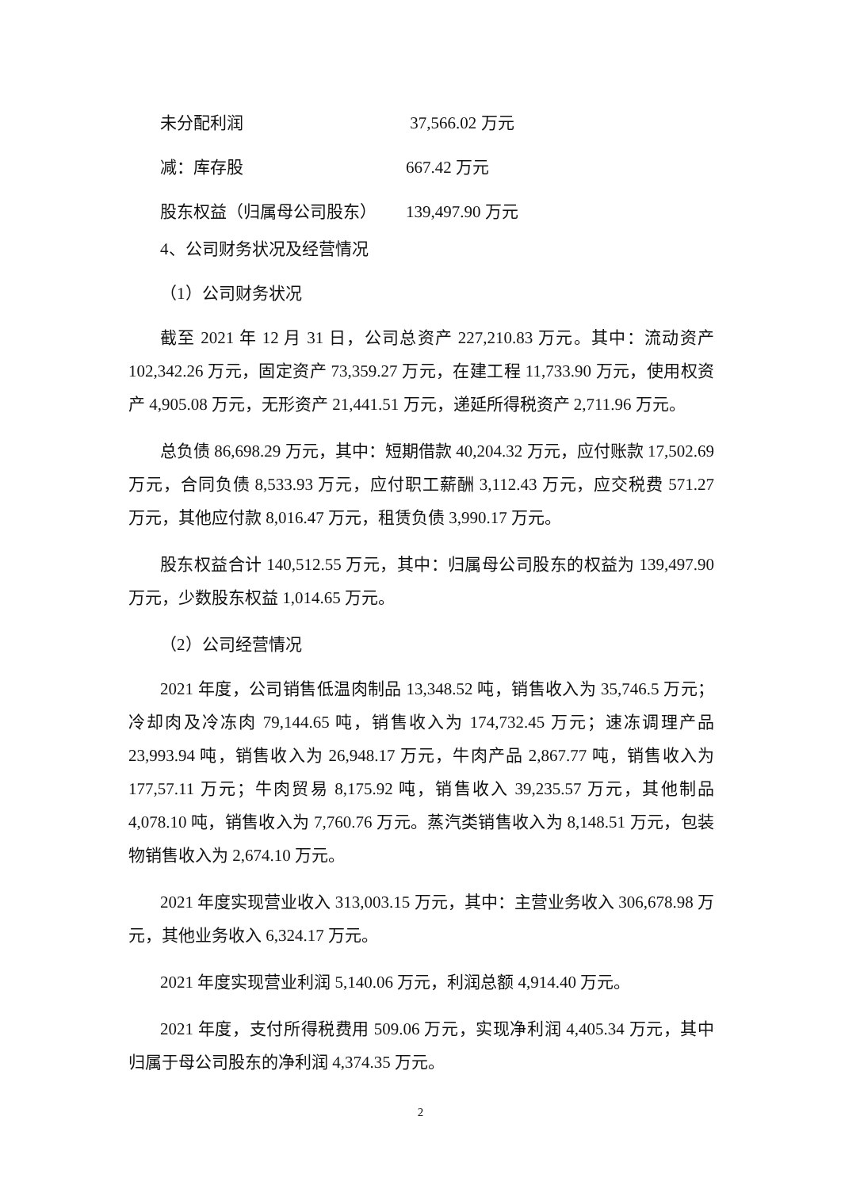未分配利润 37,566.02 万元
减：库存股 667.42 万元
股东权益（归属母公司股东） 139,497.90 万元
4、公司财务状况及经营情况
（1）公司财务状况
截至 2021 年 12 月 31 日，公司总资产 227,210.83 万元。其中：流动资产 102,342.26 万元，固定资产 73,359.27 万元，在建工程 11,733.90 万元，使用权资产 4,905.08 万元，无形资产 21,441.51 万元，递延所得税资产 2,711.96 万元。
总负债 86,698.29 万元，其中：短期借款 40,204.32 万元，应付账款 17,502.69 万元，合同负债 8,533.93 万元，应付职工薪酬 3,112.43 万元，应交税费 571.27 万元，其他应付款 8,016.47 万元，租赁负债 3,990.17 万元。
股东权益合计 140,512.55 万元，其中：归属母公司股东的权益为 139,497.90 万元，少数股东权益 1,014.65 万元。
（2）公司经营情况
2021 年度，公司销售低温肉制品 13,348.52 吨，销售收入为 35,746.5 万元；冷却肉及冷冻肉 79,144.65 吨，销售收入为 174,732.45 万元；速冻调理产品 23,993.94 吨，销售收入为 26,948.17 万元，牛肉产品 2,867.77 吨，销售收入为 177,57.11 万元；牛肉贸易 8,175.92 吨，销售收入 39,235.57 万元，其他制品 4,078.10 吨，销售收入为 7,760.76 万元。蒸汽类销售收入为 8,148.51 万元，包装物销售收入为 2,674.10 万元。
2021 年度实现营业收入 313,003.15 万元，其中：主营业务收入 306,678.98 万元，其他业务收入 6,324.17 万元。
2021 年度实现营业利润 5,140.06 万元，利润总额 4,914.40 万元。
2021 年度，支付所得税费用 509.06 万元，实现净利润 4,405.34 万元，其中归属于母公司股东的净利润 4,374.35 万元。
2